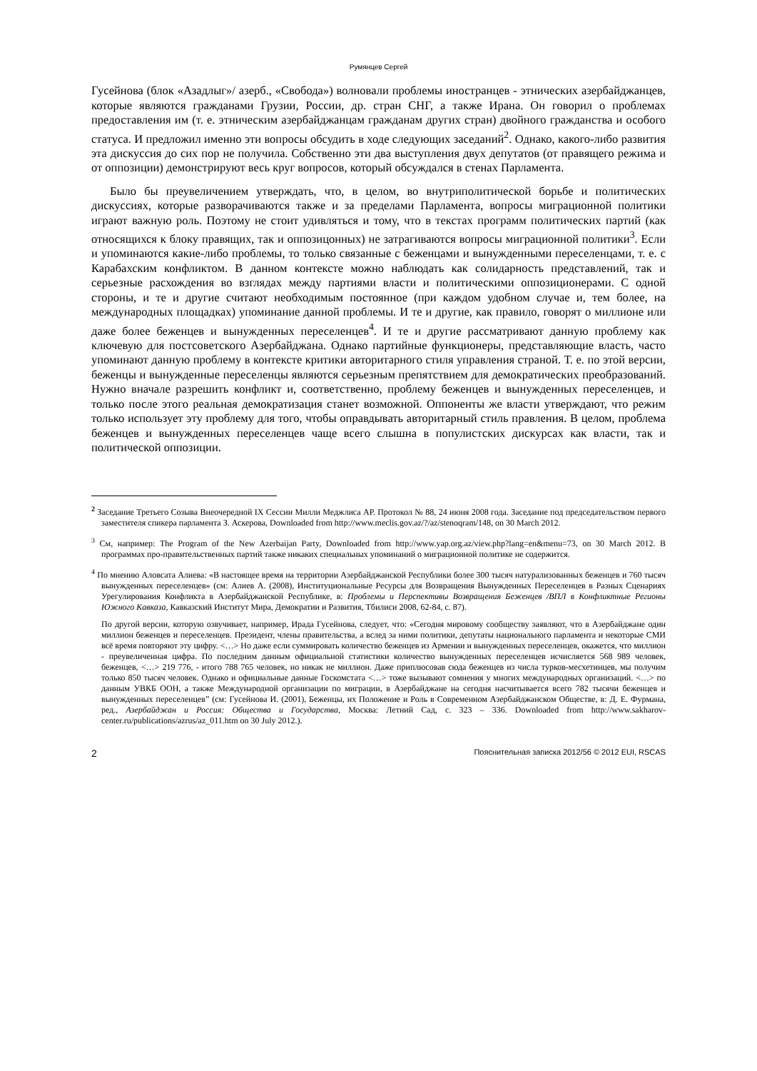Румянцев Сергей
Гусейнова (блок «Азадлыг»/ азерб., «Свобода») волновали проблемы иностранцев - этнических азербайджанцев, которые являются гражданами Грузии, России, др. стран СНГ, а также Ирана. Он говорил о проблемах предоставления им (т. е. этническим азербайджанцам гражданам других стран) двойного гражданства и особого статуса. И предложил именно эти вопросы обсудить в ходе следующих заседаний<sup>2</sup>. Однако, какого-либо развития эта дискуссия до сих пор не получила. Собственно эти два выступления двух депутатов (от правящего режима и от оппозиции) демонстрируют весь круг вопросов, который обсуждался в стенах Парламента.
Было бы преувеличением утверждать, что, в целом, во внутриполитической борьбе и политических дискуссиях, которые разворачиваются также и за пределами Парламента, вопросы миграционной политики играют важную роль. Поэтому не стоит удивляться и тому, что в текстах программ политических партий (как относящихся к блоку правящих, так и оппозицонных) не затрагиваются вопросы миграционной политики<sup>3</sup>. Если и упоминаются какие-либо проблемы, то только связанные с беженцами и вынужденными переселенцами, т. е. с Карабахским конфликтом. В данном контексте можно наблюдать как солидарность представлений, так и серьезные расхождения во взглядах между партиями власти и политическими оппозиционерами. С одной стороны, и те и другие считают необходимым постоянное (при каждом удобном случае и, тем более, на международных площадках) упоминание данной проблемы. И те и другие, как правило, говорят о миллионе или даже более беженцев и вынужденных переселенцев<sup>4</sup>. И те и другие рассматривают данную проблему как ключевую для постсоветского Азербайджана. Однако партийные функционеры, представляющие власть, часто упоминают данную проблему в контексте критики авторитарного стиля управления страной. Т. е. по этой версии, беженцы и вынужденные переселенцы являются серьезным препятствием для демократических преобразований. Нужно вначале разрешить конфликт и, соответственно, проблему беженцев и вынужденных переселенцев, и только после этого реальная демократизация станет возможной. Оппоненты же власти утверждают, что режим только использует эту проблему для того, чтобы оправдывать авторитарный стиль правления. В целом, проблема беженцев и вынужденных переселенцев чаще всего слышна в популистских дискурсах как власти, так и политической оппозиции.
<sup>2</sup> Заседание Третьего Созыва Внеочередной IX Сессии Милли Меджлиса АР. Протокол № 88, 24 июня 2008 года. Заседание под председательством первого заместителя спикера парламента З. Аскерова, Downloaded from http://www.meclis.gov.az/?/az/stenoqram/148, on 30 March 2012.
<sup>3</sup> См, например: The Program of the New Azerbaijan Party, Downloaded from http://www.yap.org.az/view.php?lang=en&menu=73, on 30 March 2012. В программах про-правительственных партий также никаких специальных упоминаний о миграционной политике не содержится.
<sup>4</sup> По мнению Аловсата Алиева: «В настоящее время на территории Азербайджанской Республики более 300 тысяч натурализованных беженцев и 760 тысяч вынужденных переселенцев» (см: Алиев А. (2008), Институциональные Ресурсы для Возвращения Вынужденных Переселенцев в Разных Сценариях Урегулирования Конфликта в Азербайджанской Республике, в: Проблемы и Перспективы Возвращения Беженцев /ВПЛ в Конфликтные Регионы Южного Кавказа, Кавказский Институт Мира, Демократии и Развития, Тбилиси 2008, 62-84, с. 87).
По другой версии, которую озвучивает, например, Ирада Гусейнова, следует, что: «Сегодня мировому сообществу заявляют, что в Азербайджане один миллион беженцев и переселенцев. Президент, члены правительства, а вслед за ними политики, депутаты национального парламента и некоторые СМИ всё время повторяют эту цифру. <…> Но даже если суммировать количество беженцев из Армении и вынужденных переселенцев, окажется, что миллион - преувеличенная цифра. По последним данным официальной статистики количество вынужденных переселенцев исчисляется 568 989 человек, беженцев, <…> 219 776, - итого 788 765 человек, но никак не миллион. Даже приплюсовав сюда беженцев из числа турков-месхетинцев, мы получим только 850 тысяч человек. Однако и официальные данные Госкомстата <…> тоже вызывают сомнения у многих международных организаций. <…> по данным УВКБ ООН, а также Международной организации по миграции, в Азербайджане на сегодня насчитывается всего 782 тысячи беженцев и вынужденных переселенцев” (см: Гусейнова И. (2001), Беженцы, их Положение и Роль в Современном Азербайджанском Обществе, в: Д. Е. Фурмана, ред., Азербайджан и Россия: Общества и Государства, Москва: Летний Сад, с. 323 – 336. Downloaded from http://www.sakharov-center.ru/publications/azrus/az_011.htm on 30 July 2012.).
2 Пояснительная записка 2012/56 © 2012 EUI, RSCAS